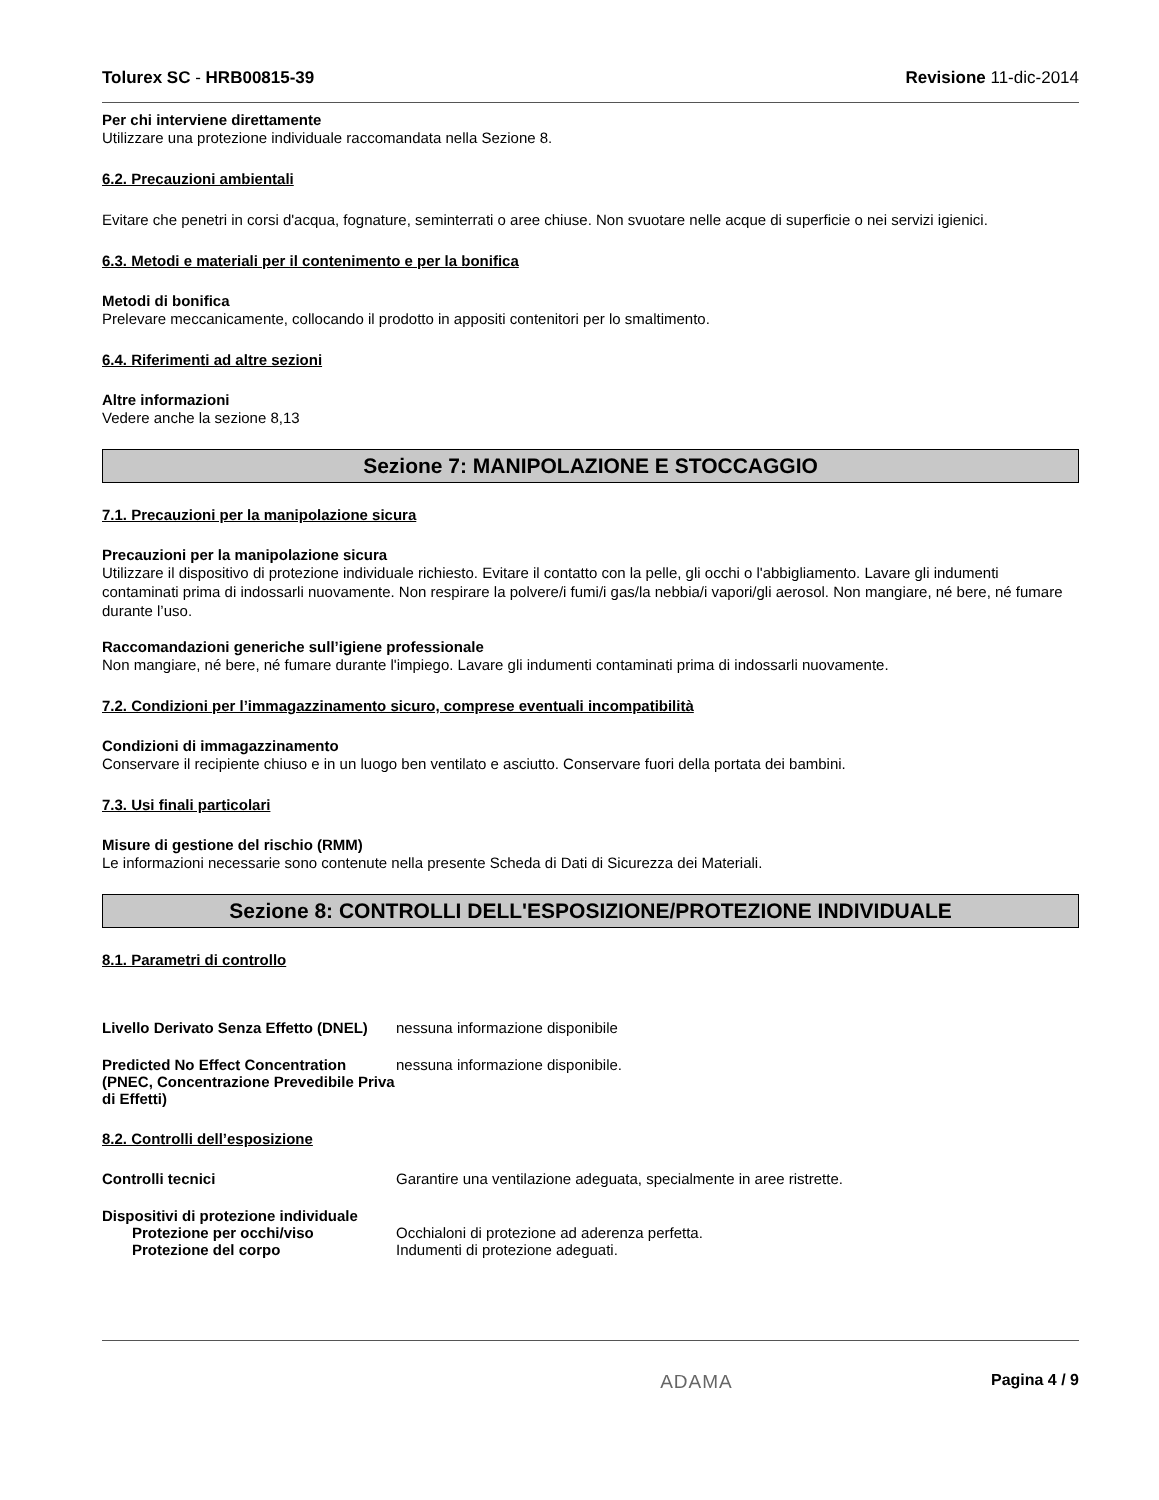Tolurex SC - HRB00815-39 Revisione 11-dic-2014
Per chi interviene direttamente
Utilizzare una protezione individuale raccomandata nella Sezione 8.
6.2. Precauzioni ambientali
Evitare che penetri in corsi d'acqua, fognature, seminterrati o aree chiuse. Non svuotare nelle acque di superficie o nei servizi igienici.
6.3. Metodi e materiali per il contenimento e per la bonifica
Metodi di bonifica
Prelevare meccanicamente, collocando il prodotto in appositi contenitori per lo smaltimento.
6.4. Riferimenti ad altre sezioni
Altre informazioni
Vedere anche la sezione 8,13
Sezione 7: MANIPOLAZIONE E STOCCAGGIO
7.1. Precauzioni per la manipolazione sicura
Precauzioni per la manipolazione sicura
Utilizzare il dispositivo di protezione individuale richiesto. Evitare il contatto con la pelle, gli occhi o l'abbigliamento. Lavare gli indumenti contaminati prima di indossarli nuovamente. Non respirare la polvere/i fumi/i gas/la nebbia/i vapori/gli aerosol. Non mangiare, né bere, né fumare durante l’uso.
Raccomandazioni generiche sull’igiene professionale
Non mangiare, né bere, né fumare durante l'impiego. Lavare gli indumenti contaminati prima di indossarli nuovamente.
7.2. Condizioni per l’immagazzinamento sicuro, comprese eventuali incompatibilità
Condizioni di immagazzinamento
Conservare il recipiente chiuso e in un luogo ben ventilato e asciutto. Conservare fuori della portata dei bambini.
7.3. Usi finali particolari
Misure di gestione del rischio (RMM)
Le informazioni necessarie sono contenute nella presente Scheda di Dati di Sicurezza dei Materiali.
Sezione 8: CONTROLLI DELL'ESPOSIZIONE/PROTEZIONE INDIVIDUALE
8.1. Parametri di controllo
Livello Derivato Senza Effetto (DNEL)
nessuna informazione disponibile
Predicted No Effect Concentration (PNEC, Concentrazione Prevedibile Priva di Effetti)
nessuna informazione disponibile.
8.2. Controlli dell’esposizione
Controlli tecnici Garantire una ventilazione adeguata, specialmente in aree ristrette.
Dispositivi di protezione individuale
Protezione per occhi/viso Occhialoni di protezione ad aderenza perfetta.
Protezione del corpo Indumenti di protezione adeguati.
ADAMA Pagina 4 / 9